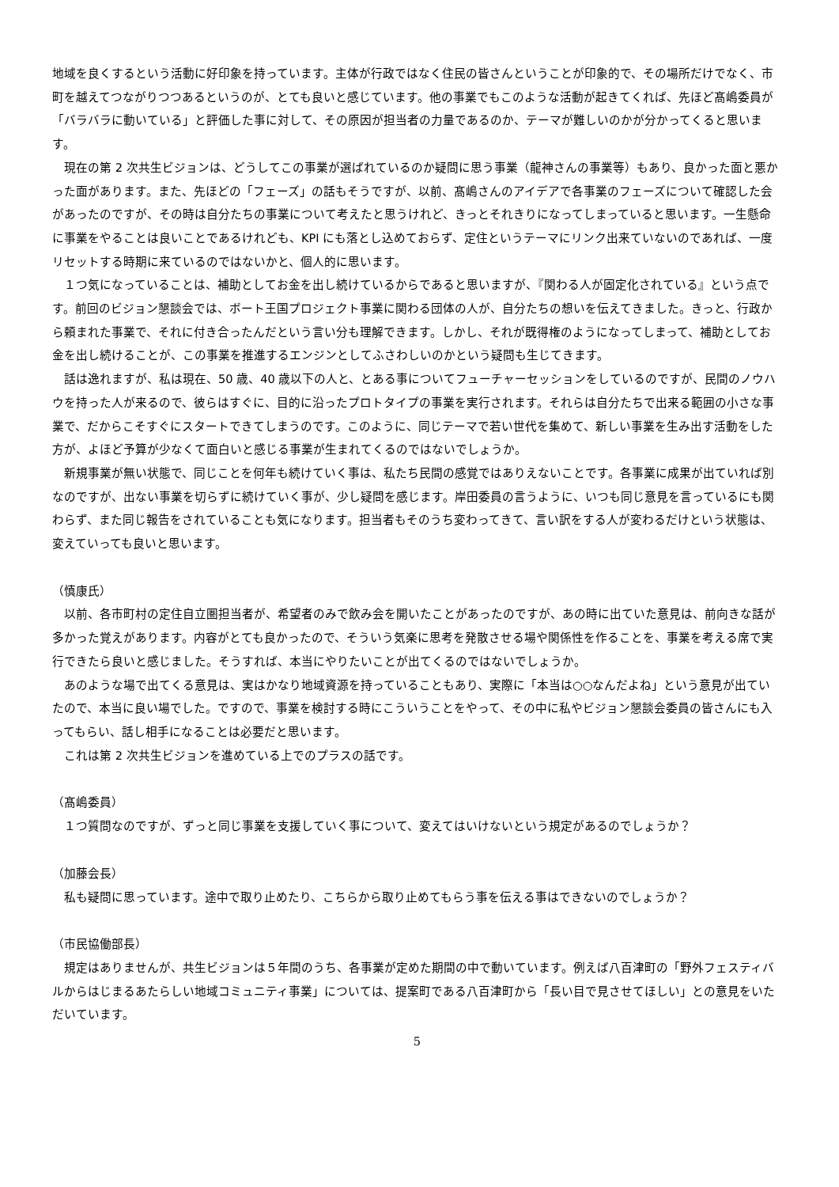地域を良くするという活動に好印象を持っています。主体が行政ではなく住民の皆さんということが印象的で、その場所だけでなく、市町を越えてつながりつつあるというのが、とても良いと感じています。他の事業でもこのような活動が起きてくれば、先ほど髙嶋委員が「バラバラに動いている」と評価した事に対して、その原因が担当者の力量であるのか、テーマが難しいのかが分かってくると思います。
　現在の第 2 次共生ビジョンは、どうしてこの事業が選ばれているのか疑問に思う事業（龍神さんの事業等）もあり、良かった面と悪かった面があります。また、先ほどの「フェーズ」の話もそうですが、以前、髙嶋さんのアイデアで各事業のフェーズについて確認した会があったのですが、その時は自分たちの事業について考えたと思うけれど、きっとそれきりになってしまっていると思います。一生懸命に事業をやることは良いことであるけれども、KPI にも落とし込めておらず、定住というテーマにリンク出来ていないのであれば、一度リセットする時期に来ているのではないかと、個人的に思います。
　１つ気になっていることは、補助としてお金を出し続けているからであると思いますが、『関わる人が固定化されている』という点です。前回のビジョン懇談会では、ボート王国プロジェクト事業に関わる団体の人が、自分たちの想いを伝えてきました。きっと、行政から頼まれた事業で、それに付き合ったんだという言い分も理解できます。しかし、それが既得権のようになってしまって、補助としてお金を出し続けることが、この事業を推進するエンジンとしてふさわしいのかという疑問も生じてきます。
　話は逸れますが、私は現在、50 歳、40 歳以下の人と、とある事についてフューチャーセッションをしているのですが、民間のノウハウを持った人が来るので、彼らはすぐに、目的に沿ったプロトタイプの事業を実行されます。それらは自分たちで出来る範囲の小さな事業で、だからこそすぐにスタートできてしまうのです。このように、同じテーマで若い世代を集めて、新しい事業を生み出す活動をした方が、よほど予算が少なくて面白いと感じる事業が生まれてくるのではないでしょうか。
　新規事業が無い状態で、同じことを何年も続けていく事は、私たち民間の感覚ではありえないことです。各事業に成果が出ていれば別なのですが、出ない事業を切らずに続けていく事が、少し疑問を感じます。岸田委員の言うように、いつも同じ意見を言っているにも関わらず、また同じ報告をされていることも気になります。担当者もそのうち変わってきて、言い訳をする人が変わるだけという状態は、変えていっても良いと思います。
（慎康氏）
　以前、各市町村の定住自立圏担当者が、希望者のみで飲み会を開いたことがあったのですが、あの時に出ていた意見は、前向きな話が多かった覚えがあります。内容がとても良かったので、そういう気楽に思考を発散させる場や関係性を作ることを、事業を考える席で実行できたら良いと感じました。そうすれば、本当にやりたいことが出てくるのではないでしょうか。
　あのような場で出てくる意見は、実はかなり地域資源を持っていることもあり、実際に「本当は○○なんだよね」という意見が出ていたので、本当に良い場でした。ですので、事業を検討する時にこういうことをやって、その中に私やビジョン懇談会委員の皆さんにも入ってもらい、話し相手になることは必要だと思います。
　これは第 2 次共生ビジョンを進めている上でのプラスの話です。
（髙嶋委員）
　１つ質問なのですが、ずっと同じ事業を支援していく事について、変えてはいけないという規定があるのでしょうか？
（加藤会長）
　私も疑問に思っています。途中で取り止めたり、こちらから取り止めてもらう事を伝える事はできないのでしょうか？
（市民協働部長）
　規定はありませんが、共生ビジョンは５年間のうち、各事業が定めた期間の中で動いています。例えば八百津町の「野外フェスティバルからはじまるあたらしい地域コミュニティ事業」については、提案町である八百津町から「長い目で見させてほしい」との意見をいただいています。
5